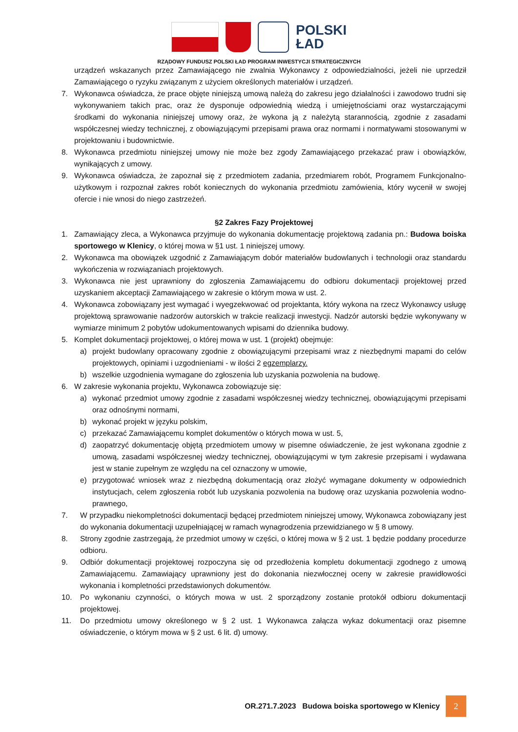POLSKI
ŁAD
RZĄDOWY FUNDUSZ POLSKI ŁAD PROGRAM INWESTYCJI STRATEGICZNYCH
urządzeń wskazanych przez Zamawiającego nie zwalnia Wykonawcy z odpowiedzialności, jeżeli nie uprzedził Zamawiającego o ryzyku związanym z użyciem określonych materiałów i urządzeń.
7. Wykonawca oświadcza, że prace objęte niniejszą umową należą do zakresu jego działalności i zawodowo trudni się wykonywaniem takich prac, oraz że dysponuje odpowiednią wiedzą i umiejętnościami oraz wystarczającymi środkami do wykonania niniejszej umowy oraz, że wykona ją z należytą starannością, zgodnie z zasadami współczesnej wiedzy technicznej, z obowiązującymi przepisami prawa oraz normami i normatywami stosowanymi w projektowaniu i budownictwie.
8. Wykonawca przedmiotu niniejszej umowy nie może bez zgody Zamawiającego przekazać praw i obowiązków, wynikających z umowy.
9. Wykonawca oświadcza, że zapoznał się z przedmiotem zadania, przedmiarem robót, Programem Funkcjonalno-użytkowym i rozpoznał zakres robót koniecznych do wykonania przedmiotu zamówienia, który wycenił w swojej ofercie i nie wnosi do niego zastrzeżeń.
§2 Zakres Fazy Projektowej
1. Zamawiający zleca, a Wykonawca przyjmuje do wykonania dokumentację projektową zadania pn.: Budowa boiska sportowego w Klenicy, o której mowa w §1 ust. 1 niniejszej umowy.
2. Wykonawca ma obowiązek uzgodnić z Zamawiającym dobór materiałów budowlanych i technologii oraz standardu wykończenia w rozwiązaniach projektowych.
3. Wykonawca nie jest uprawniony do zgłoszenia Zamawiającemu do odbioru dokumentacji projektowej przed uzyskaniem akceptacji Zamawiającego w zakresie o którym mowa w ust. 2.
4. Wykonawca zobowiązany jest wymagać i wyegzekwować od projektanta, który wykona na rzecz Wykonawcy usługę projektową sprawowanie nadzorów autorskich w trakcie realizacji inwestycji. Nadzór autorski będzie wykonywany w wymiarze minimum 2 pobytów udokumentowanych wpisami do dziennika budowy.
5. Komplet dokumentacji projektowej, o której mowa w ust. 1 (projekt) obejmuje:
a) projekt budowlany opracowany zgodnie z obowiązującymi przepisami wraz z niezbędnymi mapami do celów projektowych, opiniami i uzgodnieniami - w ilości 2 egzemplarzy.
b) wszelkie uzgodnienia wymagane do zgłoszenia lub uzyskania pozwolenia na budowę.
6. W zakresie wykonania projektu, Wykonawca zobowiązuje się:
a) wykonać przedmiot umowy zgodnie z zasadami współczesnej wiedzy technicznej, obowiązującymi przepisami oraz odnośnymi normami,
b) wykonać projekt w języku polskim,
c) przekazać Zamawiającemu komplet dokumentów o których mowa w ust. 5,
d) zaopatrzyć dokumentację objętą przedmiotem umowy w pisemne oświadczenie, że jest wykonana zgodnie z umową, zasadami współczesnej wiedzy technicznej, obowiązującymi w tym zakresie przepisami i wydawana jest w stanie zupełnym ze względu na cel oznaczony w umowie,
e) przygotować wniosek wraz z niezbędną dokumentacją oraz złożyć wymagane dokumenty w odpowiednich instytucjach, celem zgłoszenia robót lub uzyskania pozwolenia na budowę oraz uzyskania pozwolenia wodno-prawnego,
7. W przypadku niekompletności dokumentacji będącej przedmiotem niniejszej umowy, Wykonawca zobowiązany jest do wykonania dokumentacji uzupełniającej w ramach wynagrodzenia przewidzianego w § 8 umowy.
8. Strony zgodnie zastrzegają, że przedmiot umowy w części, o której mowa w § 2 ust. 1 będzie poddany procedurze odbioru.
9. Odbiór dokumentacji projektowej rozpoczyna się od przedłożenia kompletu dokumentacji zgodnego z umową Zamawiającemu. Zamawiający uprawniony jest do dokonania niezwłocznej oceny w zakresie prawidłowości wykonania i kompletności przedstawionych dokumentów.
10. Po wykonaniu czynności, o których mowa w ust. 2 sporządzony zostanie protokół odbioru dokumentacji projektowej.
11. Do przedmiotu umowy określonego w § 2 ust. 1 Wykonawca załącza wykaz dokumentacji oraz pisemne oświadczenie, o którym mowa w § 2 ust. 6 lit. d) umowy.
OR.271.7.2023 Budowa boiska sportowego w Klenicy 2